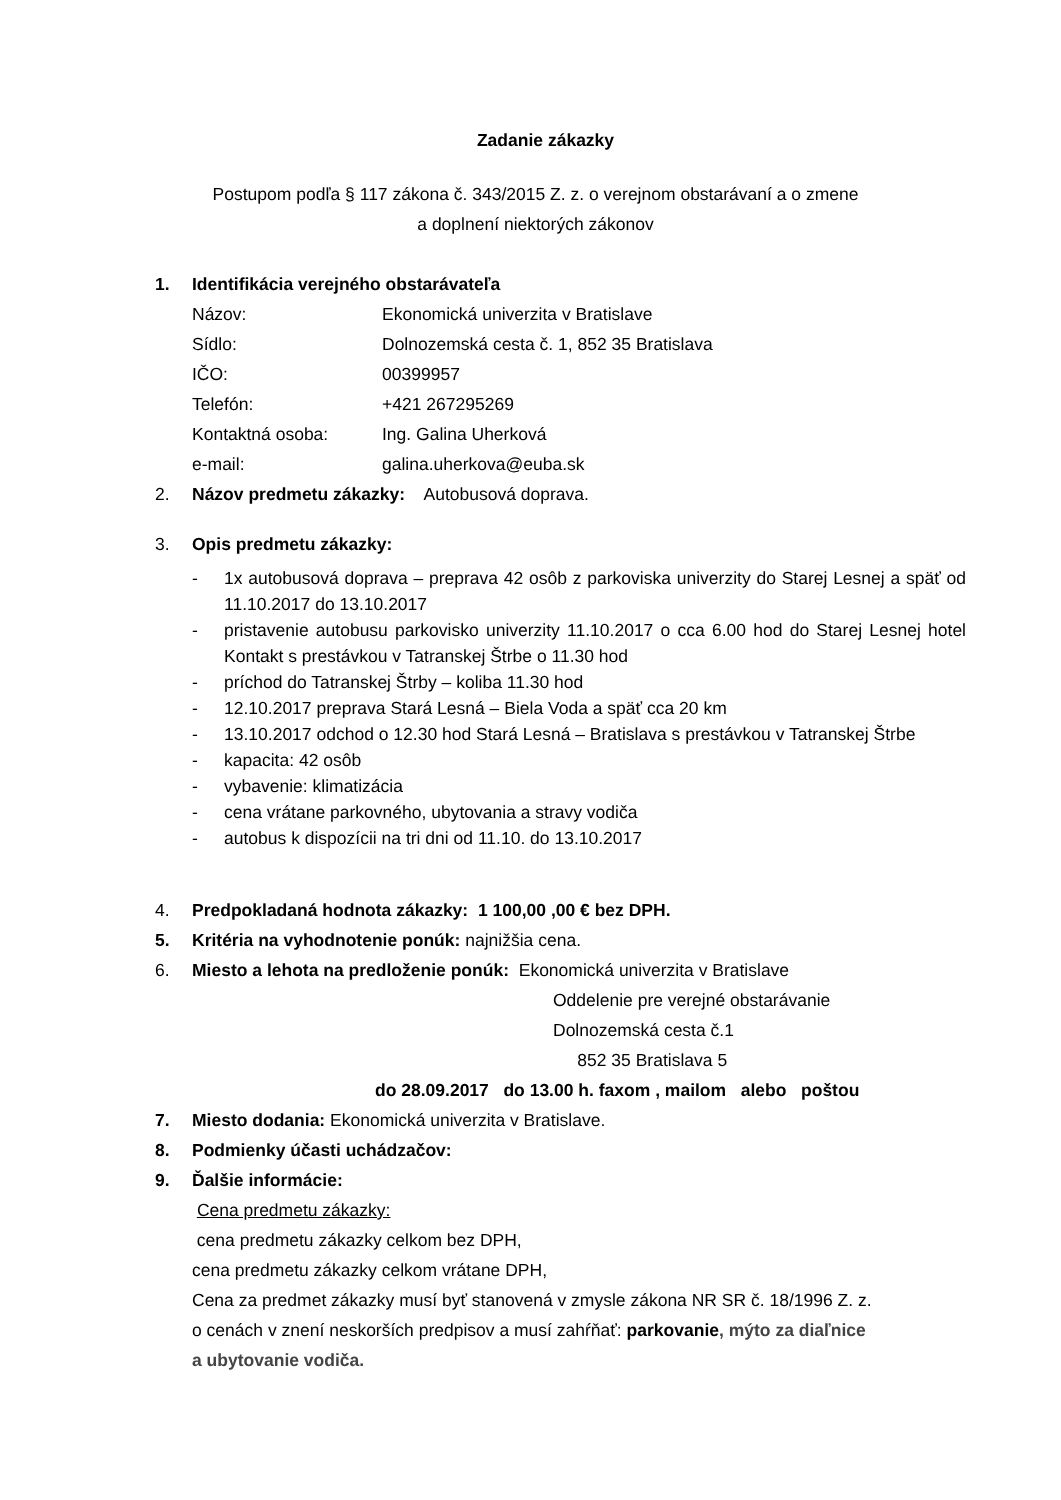Zadanie zákazky
Postupom podľa § 117 zákona č. 343/2015 Z. z. o verejnom obstarávaní a o zmene
a doplnení niektorých zákonov
1. Identifikácia verejného obstarávateľa
Názov: Ekonomická univerzita v Bratislave
Sídlo: Dolnozemská cesta č. 1, 852 35 Bratislava
IČO: 00399957
Telefón: +421 267295269
Kontaktná osoba: Ing. Galina Uherková
e-mail: galina.uherkova@euba.sk
2. Názov predmetu zákazky: Autobusová doprava.
3. Opis predmetu zákazky:
- 1x autobusová doprava – preprava 42 osôb z parkoviska univerzity do Starej Lesnej a späť od 11.10.2017 do 13.10.2017
- pristavenie autobusu parkovisko univerzity 11.10.2017 o cca 6.00 hod do Starej Lesnej hotel Kontakt s prestávkou v Tatranskej Štrbe o 11.30 hod
- príchod do Tatranskej Štrby – koliba 11.30 hod
- 12.10.2017 preprava Stará Lesná – Biela Voda a späť cca 20 km
- 13.10.2017 odchod o 12.30 hod Stará Lesná – Bratislava s prestávkou v Tatranskej Štrbe
- kapacita: 42 osôb
- vybavenie: klimatizácia
- cena vrátane parkovného, ubytovania a stravy vodiča
- autobus k dispozícii na tri dni od 11.10. do 13.10.2017
4. Predpokladaná hodnota zákazky: 1 100,00 ,00 € bez DPH.
5. Kritéria na vyhodnotenie ponúk: najnižšia cena.
6. Miesto a lehota na predloženie ponúk: Ekonomická univerzita v Bratislave
Oddelenie pre verejné obstarávanie
Dolnozemská cesta č.1
852 35 Bratislava 5
do 28.09.2017 do 13.00 h. faxom , mailom alebo poštou
7. Miesto dodania: Ekonomická univerzita v Bratislave.
8. Podmienky účasti uchádzačov:
9. Ďalšie informácie:
Cena predmetu zákazky:
cena predmetu zákazky celkom bez DPH,
cena predmetu zákazky celkom vrátane DPH,
Cena za predmet zákazky musí byť stanovená v zmysle zákona NR SR č. 18/1996 Z. z.
o cenách v znení neskorších predpisov a musí zahŕňať: parkovanie, mýto za diaľnice
a ubytovanie vodiča.